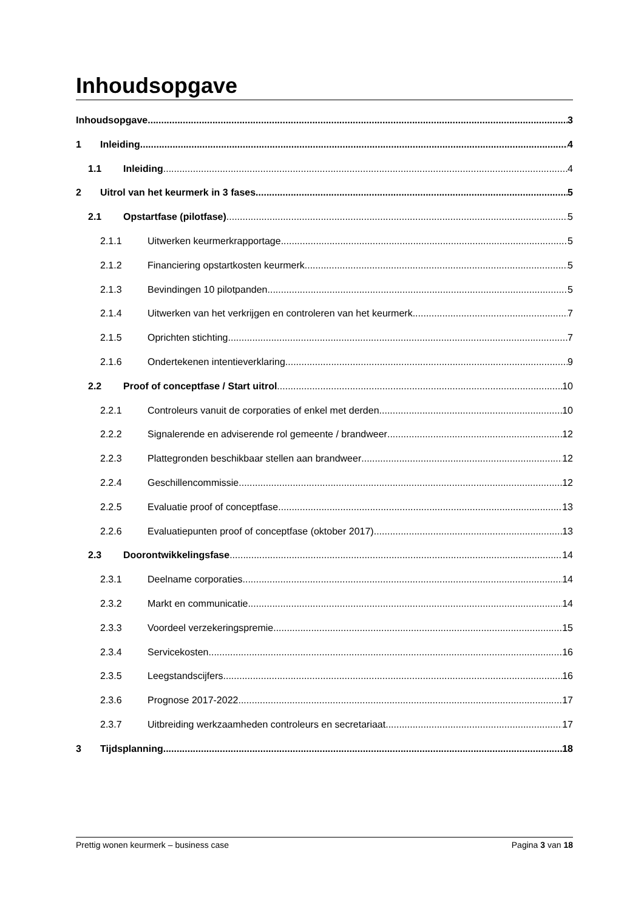Inhoudsopgave
Inhoudsopgave 3
1 Inleiding 4
1.1 Inleiding 4
2 Uitrol van het keurmerk in 3 fases 5
2.1 Opstartfase (pilotfase) 5
2.1.1 Uitwerken keurmerkrapportage 5
2.1.2 Financiering opstartkosten keurmerk 5
2.1.3 Bevindingen 10 pilotpanden 5
2.1.4 Uitwerken van het verkrijgen en controleren van het keurmerk 7
2.1.5 Oprichten stichting 7
2.1.6 Ondertekenen intentieverklaring 9
2.2 Proof of conceptfase / Start uitrol 10
2.2.1 Controleurs vanuit de corporaties of enkel met derden 10
2.2.2 Signalerende en adviserende rol gemeente / brandweer 12
2.2.3 Plattegronden beschikbaar stellen aan brandweer 12
2.2.4 Geschillencommissie 12
2.2.5 Evaluatie proof of conceptfase 13
2.2.6 Evaluatiepunten proof of conceptfase (oktober 2017) 13
2.3 Doorontwikkelingsfase 14
2.3.1 Deelname corporaties 14
2.3.2 Markt en communicatie 14
2.3.3 Voordeel verzekeringspremie 15
2.3.4 Servicekosten 16
2.3.5 Leegstandscijfers 16
2.3.6 Prognose 2017-2022 17
2.3.7 Uitbreiding werkzaamheden controleurs en secretariaat 17
3 Tijdsplanning 18
Prettig wonen keurmerk – business case Pagina 3 van 18